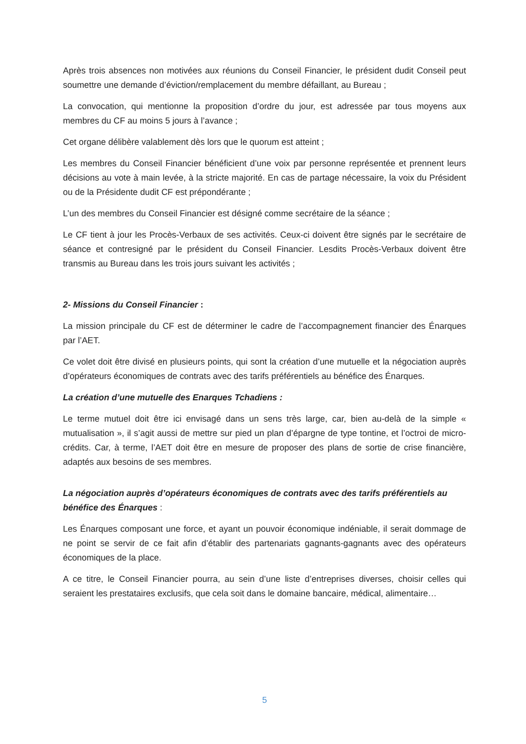Après trois absences non motivées aux réunions du Conseil Financier, le président dudit Conseil peut soumettre une demande d’éviction/remplacement du membre défaillant, au Bureau ;
La convocation, qui mentionne la proposition d’ordre du jour, est adressée par tous moyens aux membres du CF au moins 5 jours à l’avance ;
Cet organe délibère valablement dès lors que le quorum est atteint ;
Les membres du Conseil Financier bénéficient d’une voix par personne représentée et prennent leurs décisions au vote à main levée, à la stricte majorité. En cas de partage nécessaire, la voix du Président ou de la Présidente dudit CF est prépondérante ;
L’un des membres du Conseil Financier est désigné comme secrétaire de la séance ;
Le CF tient à jour les Procès-Verbaux de ses activités. Ceux-ci doivent être signés par le secrétaire de séance et contresigné par le président du Conseil Financier. Lesdits Procès-Verbaux doivent être transmis au Bureau dans les trois jours suivant les activités ;
2- Missions du Conseil Financier :
La mission principale du CF est de déterminer le cadre de l’accompagnement financier des Énarques par l’AET.
Ce volet doit être divisé en plusieurs points, qui sont la création d’une mutuelle et la négociation auprès d’opérateurs économiques de contrats avec des tarifs préférentiels au bénéfice des Énarques.
La création d’une mutuelle des Enarques Tchadiens :
Le terme mutuel doit être ici envisagé dans un sens très large, car, bien au-delà de la simple « mutualisation », il s’agit aussi de mettre sur pied un plan d’épargne de type tontine, et l’octroi de micro-crédits. Car, à terme, l’AET doit être en mesure de proposer des plans de sortie de crise financière, adaptés aux besoins de ses membres.
La négociation auprès d’opérateurs économiques de contrats avec des tarifs préférentiels au bénéfice des Énarques :
Les Énarques composant une force, et ayant un pouvoir économique indéniable, il serait dommage de ne point se servir de ce fait afin d’établir des partenariats gagnants-gagnants avec des opérateurs économiques de la place.
A ce titre, le Conseil Financier pourra, au sein d’une liste d’entreprises diverses, choisir celles qui seraient les prestataires exclusifs, que cela soit dans le domaine bancaire, médical, alimentaire…
5